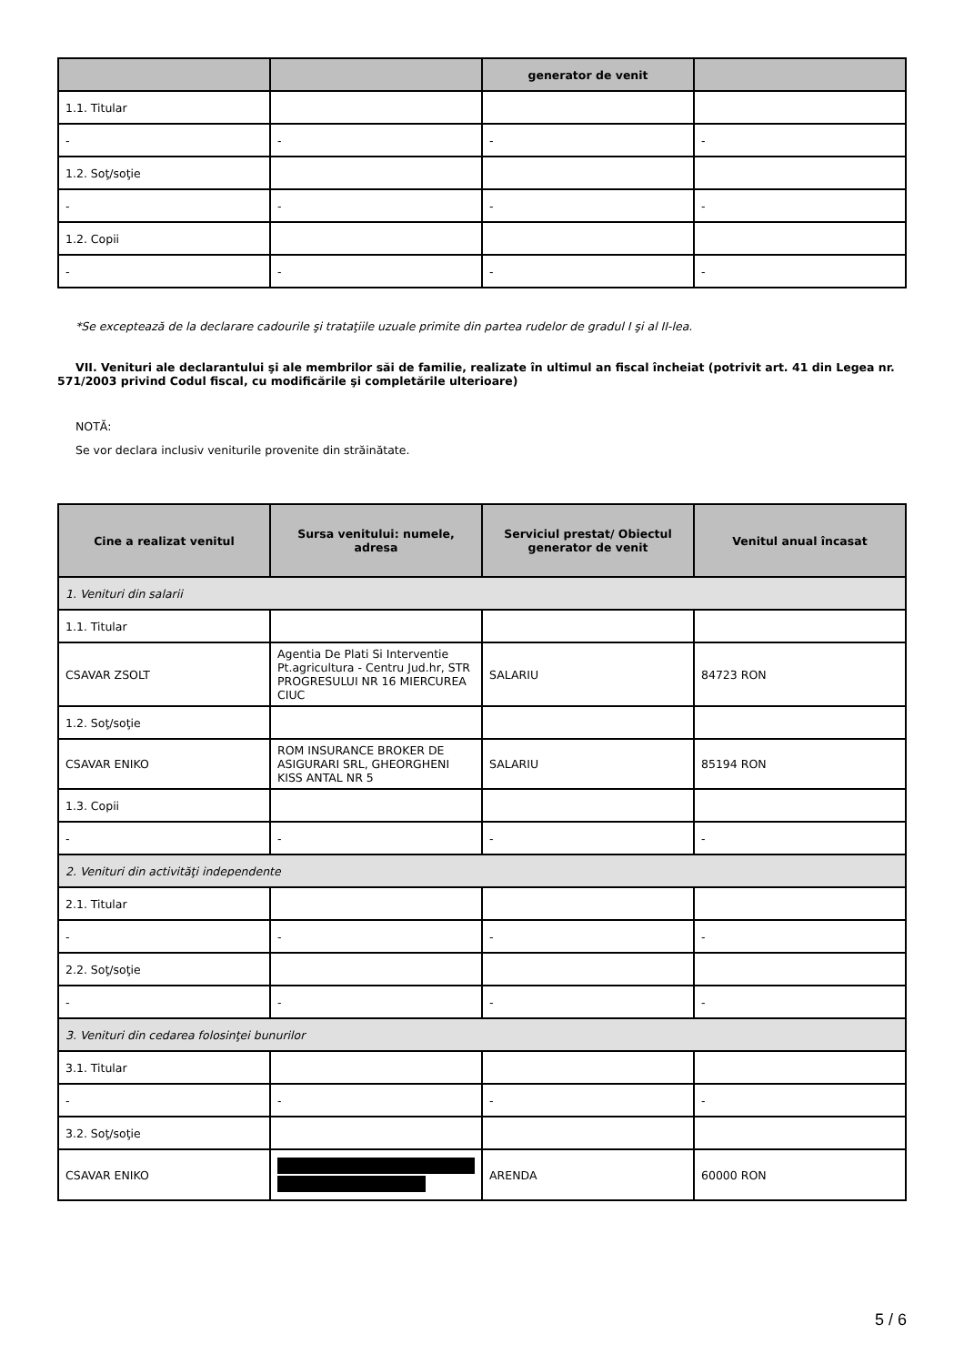| | | generator de venit | |
| --- | --- | --- | --- |
| 1.1. Titular | | | |
| - | - | - | - |
| 1.2. Soţ/soţie | | | |
| - | - | - | - |
| 1.2. Copii | | | |
| - | - | - | - |
*Se exceptează de la declarare cadourile şi trataţiile uzuale primite din partea rudelor de gradul I şi al II-lea.
VII. Venituri ale declarantului şi ale membrilor săi de familie, realizate în ultimul an fiscal încheiat (potrivit art. 41 din Legea nr. 571/2003 privind Codul fiscal, cu modificările şi completările ulterioare)
NOTĂ:
Se vor declara inclusiv veniturile provenite din străinătate.
| Cine a realizat venitul | Sursa venitului: numele, adresa | Serviciul prestat/ Obiectul generator de venit | Venitul anual încasat |
| --- | --- | --- | --- |
| 1. Venituri din salarii | | | |
| 1.1. Titular | | | |
| CSAVAR ZSOLT | Agentia De Plati Si Interventie Pt.agricultura - Centru Jud.hr, STR PROGRESULUI NR 16 MIERCUREA CIUC | SALARIU | 84723 RON |
| 1.2. Soţ/soţie | | | |
| CSAVAR ENIKO | ROM INSURANCE BROKER DE ASIGURARI SRL, GHEORGHENI KISS ANTAL NR 5 | SALARIU | 85194 RON |
| 1.3. Copii | | | |
| - | - | - | - |
| 2. Venituri din activităţi independente | | | |
| 2.1. Titular | | | |
| - | - | - | - |
| 2.2. Soţ/soţie | | | |
| - | - | - | - |
| 3. Venituri din cedarea folosinţei bunurilor | | | |
| 3.1. Titular | | | |
| - | - | - | - |
| 3.2. Soţ/soţie | | | |
| CSAVAR ENIKO | | ARENDA | 60000 RON |
5 / 6